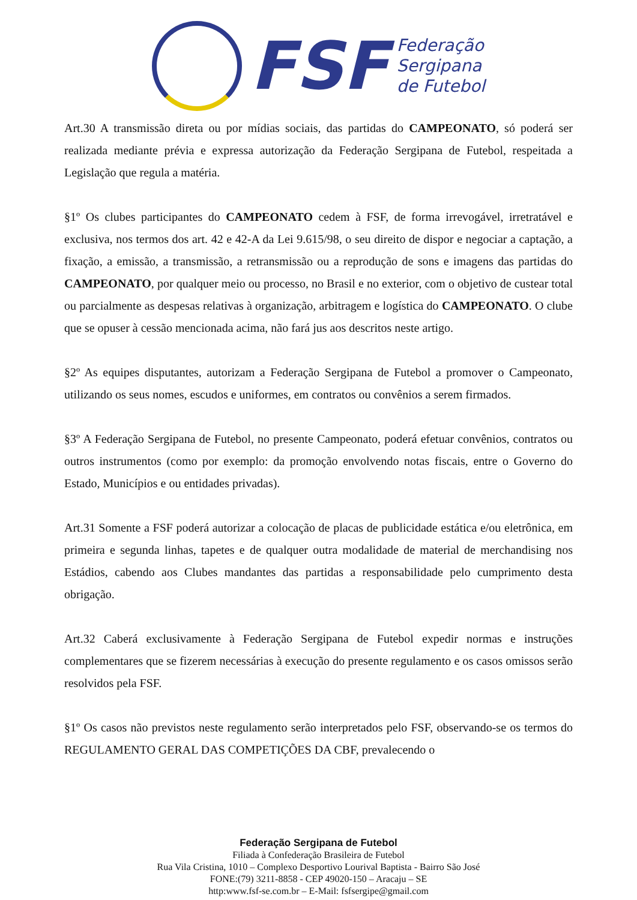FSF
Federação
Sergipana
de Futebol
Art.30 A transmissão direta ou por mídias sociais, das partidas do CAMPEONATO, só poderá ser realizada mediante prévia e expressa autorização da Federação Sergipana de Futebol, respeitada a Legislação que regula a matéria.
§1º Os clubes participantes do CAMPEONATO cedem à FSF, de forma irrevogável, irretratável e exclusiva, nos termos dos art. 42 e 42-A da Lei 9.615/98, o seu direito de dispor e negociar a captação, a fixação, a emissão, a transmissão, a retransmissão ou a reprodução de sons e imagens das partidas do CAMPEONATO, por qualquer meio ou processo, no Brasil e no exterior, com o objetivo de custear total ou parcialmente as despesas relativas à organização, arbitragem e logística do CAMPEONATO. O clube que se opuser à cessão mencionada acima, não fará jus aos descritos neste artigo.
§2º As equipes disputantes, autorizam a Federação Sergipana de Futebol a promover o Campeonato, utilizando os seus nomes, escudos e uniformes, em contratos ou convênios a serem firmados.
§3º A Federação Sergipana de Futebol, no presente Campeonato, poderá efetuar convênios, contratos ou outros instrumentos (como por exemplo: da promoção envolvendo notas fiscais, entre o Governo do Estado, Municípios e ou entidades privadas).
Art.31 Somente a FSF poderá autorizar a colocação de placas de publicidade estática e/ou eletrônica, em primeira e segunda linhas, tapetes e de qualquer outra modalidade de material de merchandising nos Estádios, cabendo aos Clubes mandantes das partidas a responsabilidade pelo cumprimento desta obrigação.
Art.32 Caberá exclusivamente à Federação Sergipana de Futebol expedir normas e instruções complementares que se fizerem necessárias à execução do presente regulamento e os casos omissos serão resolvidos pela FSF.
§1º Os casos não previstos neste regulamento serão interpretados pelo FSF, observando-se os termos do REGULAMENTO GERAL DAS COMPETIÇÕES DA CBF, prevalecendo o
Federação Sergipana de Futebol
Filiada à Confederação Brasileira de Futebol
Rua Vila Cristina, 1010 – Complexo Desportivo Lourival Baptista - Bairro São José
FONE:(79) 3211-8858 - CEP 49020-150 – Aracaju – SE
http:www.fsf-se.com.br – E-Mail: fsfsergipe@gmail.com